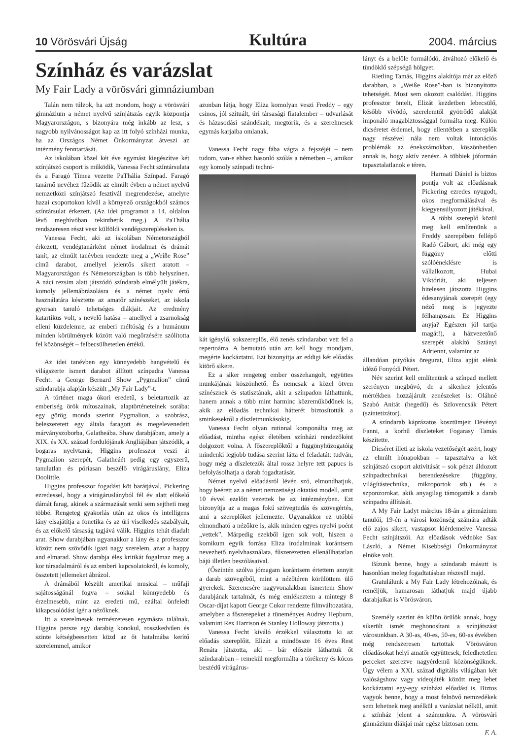10 Vörösvári Újság Kultúra 2004. március
Színház és varázslat
My Fair Lady a vörösvári gimnáziumban
Talán nem túlzok, ha azt mondom, hogy a vörösvári gimnázium a német nyelvű színjátszás egyik központja Magyarországon, s bizonyára még inkább az lesz, s nagyobb nyilvánosságot kap az itt folyó színházi munka, ha az Országos Német Önkormányzat átveszi az intézmény fenntartását.
Az iskolában közel két éve egymást kiegészítve két színjátszó csoport is működik, Vanessa Fecht színtársulata és a Faragó Tímea vezette PaThália Színpad. Faragó tanárnő nevéhez fűződik az elmúlt évben a német nyelvű nemzetközi színjátszó fesztivál megrendezése, amelyre hazai csoportokon kívül a környező országokból számos színtársulat érkezett. (Az idei programot a 14. oldalon lévő meghívóban tekinthetik meg.) A PaThália rendszeresen részt vesz külföldi vendégszerepléseken is.
Vanessa Fecht, aki az iskolában Németországból érkezett, vendégtanárként német irodalmat és drámát tanít, az elmúlt tanévben rendezte meg a „Weiße Rose” című darabot, amellyel jelentős sikert aratott – Magyarországon és Németországban is több helyszínen. A náci rezsim alatt játszódó színdarab elmélyült játékra, komoly jellemábrázolásra és a német nyelv értő használatára késztette az amatőr színészeket, az iskola gyorsan tanuló tehetséges diákjait. Az eredmény katartikus volt, s nevelő hatása – amellyel a zsarnokság elleni küzdelemre, az emberi méltóság és a humánum minden körülmények között való megőrzésére szólította fel közönségét – felbecsülhetetlen értékű.
Az idei tanévben egy könnyedebb hangvételű és világszerte ismert darabot állított színpadra Vanessa Fecht: a George Bernard Show „Pygmalion” című színdarabja alapján készült „My Fair Lady”-t.
A történet maga ókori eredetű, s beletartozik az emberiség örök mítoszainak, alaptörténeteinek sorába: egy görög monda szerint Pygmalion, a szobrász, beleszeretett egy általa faragott és megelevenedett márványszoborba, Galatheába. Shaw darabjában, amely a XIX. és XX. század fordulójának Angliájában játszódik, a bogaras nyelvtanár, Higgins professzor veszi át Pygmalion szerepét, Galatheáét pedig egy egyszerű, tanulatlan és póriasan beszélő virágáruslány, Eliza Doolittle.
Higgins professzor fogadást köt barátjával, Pickering ezredessel, hogy a virágáruslányból fél év alatt előkelő dámát farag, akinek a származását senki sem sejtheti meg többé. Rengeteg gyakorlás után az okos és intelligens lány elsajátítja a fonetika és az úri viselkedés szabályait, és az előkelő társaság tagjává válik. Higgins tehát diadalt arat. Show darabjában ugyanakkor a lány és a professzor között nem szövődik igazi nagy szerelem, azaz a happy and elmarad. Show darabja éles kritikát fogalmaz meg a kor társadalmáról és az emberi kapcsolatokról, és komoly, összetett jellemeket ábrázol.
A drámából készült amerikai musical – műfaji sajátosságánál fogva – sokkal könnyedebb és érzelmesebb, mint az eredeti mű, ezáltal önfeledt kikapcsolódást ígér a nézőknek.
Itt a szerelmesek természetesen egymásra találnak. Higgins persze egy darabig konokul, rosszkedvűen és szinte kétségbeesetten küzd az őt hatalmába kerítő szerelemmel, amikor
azonban látja, hogy Eliza komolyan veszi Freddy – egy csinos, jól szituált, úri társasági fiatalember – udvarlását és házasodási szándékait, megtörik, és a szerelmesek egymás karjaiba omlanak.
Vanessa Fecht nagy fába vágta a fejszéjét – nem tudom, van-e ehhez hasonló szólás a németben –, amikor egy komoly színpadi techni-
kát igénylő, sokszereplős, élő zenés színdarabot vett fel a repertoárra. A bemutató után azt kell hogy mondjam, megérte kockáztatni. Ezt bizonyítja az eddigi két előadás kitörő sikere.
Ez a siker rengeteg ember összehangolt, együttes munkájának köszönhető. És nemcsak a közel ötven színésznek és statisztának, akit a színpadon láthattunk, hanem annak a több mint harminc közreműködőnek is, akik az előadás technikai hátterét biztosították a sminkesektől a díszletmunkásokig.
Vanessa Fecht olyan rutinnal komponálta meg az előadást, mintha egész életében színházi rendezőként dolgozott volna. A főszereplőktől a függönyhúzogatóig mindenki legjobb tudása szerint látta el feladatát: tudván, hogy még a díszletezők által rossz helyre tett papucs is befolyásolhatja a darab fogadtatását.
Német nyelvű előadásról lévén szó, elmondhatjuk, hogy beérett az a német nemzetiségi oktatási modell, amit 10 évvel ezelőtt vezettek be az intézményben. Ezt bizonyítja az a magas fokú szövegtudás és szövegértés, ami a szereplőket jellemezte. Ugyanakkor ez utóbbi elmondható a nézőkre is, akik minden egyes nyelvi poént „vettek”. Márpedig ezekből igen sok volt, hiszen a komikum egyik forrása Eliza irodalminak korántsem nevezhető nyelvhasználata, fűszerezetten ellenállhatatlan bájú illetlen beszólásaival.
(Őszintén szólva jómagam korántsem értettem annyit a darab szövegéből, mint a nézőtéren körülöttem ülő gyerekek. Szerencsére nagyvonalakban ismertem Show darabjának tartalmát, és még emlékeztem a mintegy 8 Oscar-díjat kapott George Cukor rendezte filmváltozatára, amelyben a főszerepeket a tüneményes Audrey Hepburn, valamint Rex Harrison és Stanley Holloway játszotta.)
Vanessa Fecht kiváló érzékkel választotta ki az előadás szereplőit. Elizát a mindössze 16 éves Rest Renáta játszotta, aki – bár először láthattuk őt színdarabban – remekül megformálta a törékeny és kócos beszédű virágárus-
lányt és a belőle formálódó, átváltozó előkelő és tündöklő szépségű hölgyet.
Rietling Tamás, Higgins alakítója már az előző darabban, a „Weiße Rose”-ban is bizonyította tehetségét. Most sem okozott csalódást. Higgins professzor öntelt, Elizát kezdetben lebecsülő, később vívódó, szerelemtől gyötrődő alakját imponáló magabiztossággal formálta meg. Külön dicséretet érdemel, hogy ellentétben a szereplők nagy részével nála nem voltak intonációs problémák az énekszámokban, köszönhetően annak is, hogy aktív zenész. A többiek jóformán tapasztalatlanok e téren.
Harmati Dániel is biztos pontja volt az előadásnak Pickering ezredes nyugodt, okos megformálásával és kiegyensúlyozott játékával.
A többi szereplő közül meg kell említenünk a Freddy szerepében fellépő Radó Gábort, aki még egy függöny előtti szólóéneklésre is vállalkozott, Hubai Viktóriát, aki teljesen hitelesen játszotta Higgins édesanyjának szerepét (egy néző meg is jegyezte félhangosan: Ez Higgins anyja? Egészen jól tartja magát!), a házvezetőnő szerepét alakító Sztányi Adriennt, valamint az
állandóan pityókás öregurat, Eliza apját elénk idéző Fonyódi Pétert.
Név szerint kell említenünk a színpad mellett szerényen megbúvó, de a sikerhez jelentős mértékben hozzájárult zenészeket is: Oláhné Szabó Anitát (hegedű) és Szlovencsák Pétert (szintetizátor).
A színdarab káprázatos kosztümjeit Dévényi Fanni, a korhű díszleteket Fogarasy Tamás készítette.
Dicséret illeti az iskola vezetőségét azért, hogy az elmúlt hónapokban – tapasztalva a két színjátszó csoport aktivitását – sok pénzt áldozott színpadtechnikai berendezésekre (függöny, világítástechnika, mikroportok stb.) és a szponzorokat, akik anyagilag támogatták a darab színpadra állítását.
A My Fair Ladyt március 18-án a gimnázium tanulói, 19-én a városi közönség számára adták elő zajos sikert, vastapsot kiérdemelve Vanessa Fecht színjátszói. Az előadások védnöke Sax László, a Német Kisebbségi Önkormányzat elnöke volt.
Bízunk benne, hogy a színdarab másutt is hasonlóan meleg fogadtatásban részesül majd.
Gratulálunk a My Fair Lady létrehozóinak, és reméljük, hamarosan láthatjuk majd újabb darabjaikat is Vörösváron.
Személy szerint én külön örülök annak, hogy sikerült ismét meghonosítani a színjátszást városunkban. A 30-as, 40-es, 50-es, 60-as években még rendszeresen tartottak Vörösváron előadásokat helyi amatőr együttesek, feledhetetlen perceket szerezve nagyérdemű közönségüknek. Úgy vélem a XXI. század digitális világában két valóságshow vagy videojáték között meg lehet kockáztatni egy-egy színházi előadást is. Biztos vagyok benne, hogy a most felnövő nemzedékek sem lehetnek meg anélkül a varázslat nélkül, amit a színház jelent a számunkra. A vörösvári gimnázium diákjai már egész biztosan nem.
F. A.